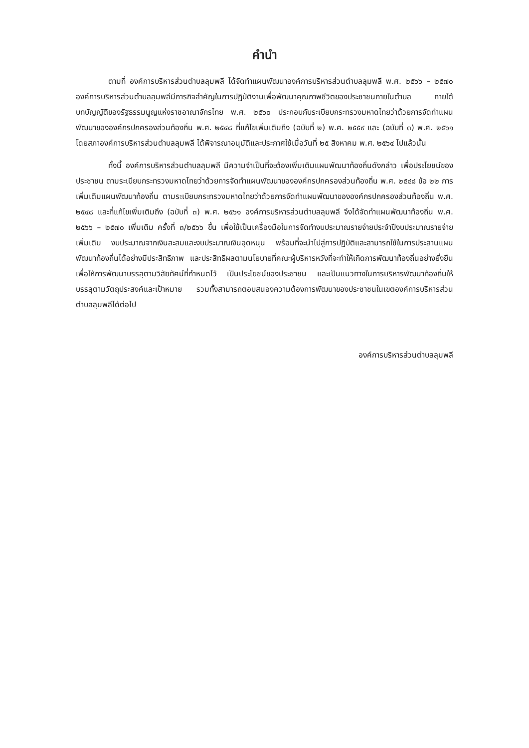คำนำ
ตามที่ องค์การบริหารส่วนตำบลลุมพลี ได้จัดทำแผนพัฒนาองค์การบริหารส่วนตำบลลุมพลี พ.ศ. ๒๕๖๖ – ๒๕๗๐ องค์การบริหารส่วนตำบลลุมพลีมีภารกิจสำคัญในการปฏิบัติงานเพื่อพัฒนาคุณภาพชีวิตของประชาชนภายในตำบล ภายใต้บทบัญญัติของรัฐธรรมนูญแห่งราชอาณาจักรไทย พ.ศ. ๒๕๖๐ ประกอบกับระเบียบกระทรวงมหาดไทยว่าด้วยการจัดทำแผนพัฒนาขององค์กรปกครองส่วนท้องถิ่น พ.ศ. ๒๕๔๘ ที่แก้ไขเพิ่มเติมถึง (ฉบับที่ ๒) พ.ศ. ๒๕๕๙ และ (ฉบับที่ ๓) พ.ศ. ๒๕๖๑ โดยสภาองค์การบริหารส่วนตำบลลุมพลี ได้พิจารณาอนุมัติและประกาศใช้เมื่อวันที่ ๒๕ สิงหาคม พ.ศ. ๒๕๖๔ ไปแล้วนั้น
ทั้งนี้ องค์การบริหารส่วนตำบลลุมพลี มีความจำเป็นที่จะต้องเพิ่มเติมแผนพัฒนาท้องถิ่นดังกล่าว เพื่อประโยชน์ของประชาชน ตามระเบียบกระทรวงมหาดไทยว่าด้วยการจัดทำแผนพัฒนาขององค์กรปกครองส่วนท้องถิ่น พ.ศ. ๒๕๔๘ ข้อ ๒๒ การเพิ่มเติมแผนพัฒนาท้องถิ่น ตามระเบียบกระทรวงมหาดไทยว่าด้วยการจัดทำแผนพัฒนาขององค์กรปกครองส่วนท้องถิ่น พ.ศ. ๒๕๔๘ และที่แก้ไขเพิ่มเติมถึง (ฉบับที่ ๓) พ.ศ. ๒๕๖๑ องค์การบริหารส่วนตำบลลุมพลี จึงได้จัดทำแผนพัฒนาท้องถิ่น พ.ศ. ๒๕๖๖ – ๒๕๗๐ เพิ่มเติม ครั้งที่ ๓/๒๕๖๖ ขึ้น เพื่อใช้เป็นเครื่องมือในการจัดทำงบประมาณรายจ่ายประจำปีงบประมาณรายจ่ายเพิ่มเติม งบประมาณจากเงินสะสมและงบประมาณเงินอุดหนุน พร้อมที่จะนำไปสู่การปฏิบัติและสามารถใช้ในการประสานแผนพัฒนาท้องถิ่นได้อย่างมีประสิทธิภาพ และประสิทธิผลตามนโยบายที่คณะผู้บริหารหวังที่จะทำให้เกิดการพัฒนาท้องถิ่นอย่างยั่งยืน เพื่อให้การพัฒนาบรรลุตามวิสัยทัศน์ที่กำหนดไว้ เป็นประโยชน์ของประชาชน และเป็นแนวทางในการบริหารพัฒนาท้องถิ่นให้บรรลุตามวัตถุประสงค์และเป้าหมาย รวมทั้งสามารถตอบสนองความต้องการพัฒนาของประชาชนในเขตองค์การบริหารส่วนตำบลลุมพลีได้ต่อไป
องค์การบริหารส่วนตำบลลุมพลี